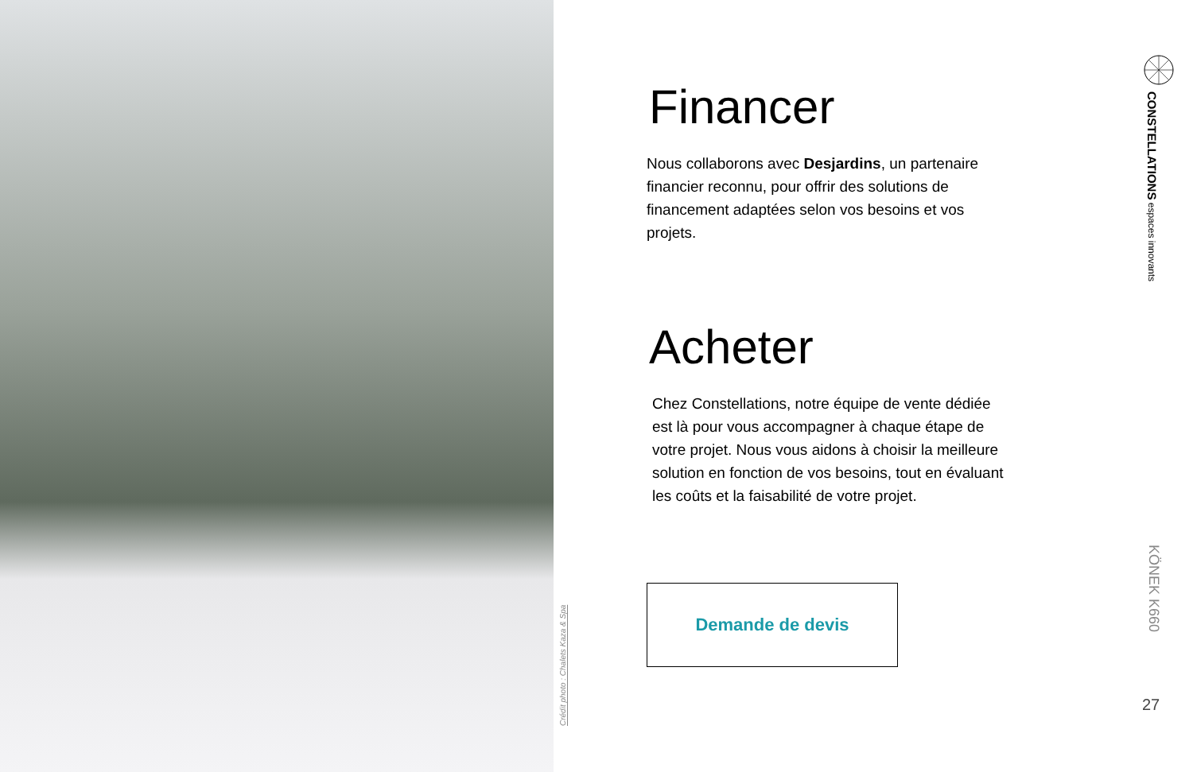Crédit photo : Chalets Kaza & Spa
Financer
Nous collaborons avec Desjardins, un partenaire financier reconnu, pour offrir des solutions de financement adaptées selon vos besoins et vos projets.
Acheter
Chez Constellations, notre équipe de vente dédiée est là pour vous accompagner à chaque étape de votre projet. Nous vous aidons à choisir la meilleure solution en fonction de vos besoins, tout en évaluant les coûts et la faisabilité de votre projet.
Demande de devis
CONSTELLATIONS espaces innovants
KÖNEK K660
27